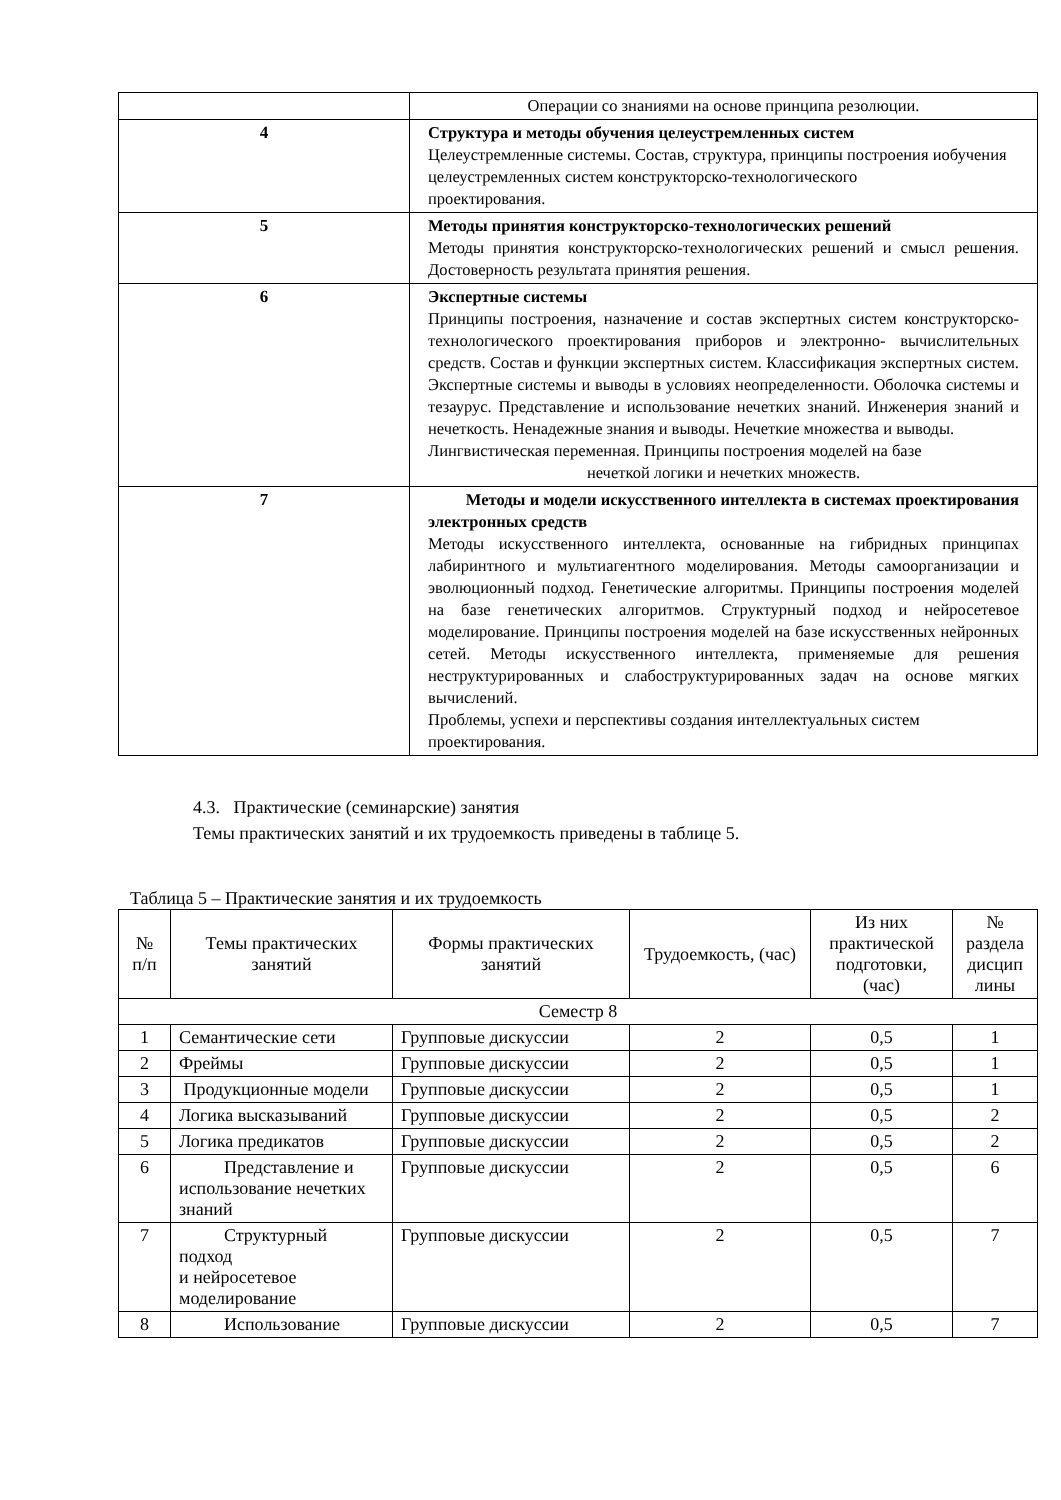| | Операции со знаниями на основе принципа резолюции. |
| 4 | Структура и методы обучения целеустремленных систем Целеустремленные системы. Состав, структура, принципы построения иобучения целеустремленных систем конструкторско-технологического проектирования. |
| 5 | Методы принятия конструкторско-технологических решений Методы принятия конструкторско-технологических решений и смысл решения. Достоверность результата принятия решения. |
| 6 | Экспертные системы Принципы построения, назначение и состав экспертных систем конструкторско-технологического проектирования приборов и электронно- вычислительных средств. Состав и функции экспертных систем. Классификация экспертных систем. Экспертные системы и выводы в условиях неопределенности. Оболочка системы и тезаурус. Представление и использование нечетких знаний. Инженерия знаний и нечеткость. Ненадежные знания и выводы. Нечеткие множества и выводы. Лингвистическая переменная. Принципы построения моделей на базе нечеткой логики и нечетких множеств. |
| 7 | Методы и модели искусственного интеллекта в системах проектирования электронных средств Методы искусственного интеллекта, основанные на гибридных принципах лабиринтного и мультиагентного моделирования. Методы самоорганизации и эволюционный подход. Генетические алгоритмы. Принципы построения моделей на базе генетических алгоритмов. Структурный подход и нейросетевое моделирование. Принципы построения моделей на базе искусственных нейронных сетей. Методы искусственного интеллекта, применяемые для решения неструктурированных и слабоструктурированных задач на основе мягких вычислений. Проблемы, успехи и перспективы создания интеллектуальных систем проектирования. |
4.3. Практические (семинарские) занятия
Темы практических занятий и их трудоемкость приведены в таблице 5.
Таблица 5 – Практические занятия и их трудоемкость
| № п/п | Темы практических занятий | Формы практических занятий | Трудоемкость, (час) | Из них практической подготовки, (час) | № раздела дисцип лины |
| --- | --- | --- | --- | --- | --- |
| Семестр 8 | | | | | |
| 1 | Семантические сети | Групповые дискуссии | 2 | 0,5 | 1 |
| 2 | Фреймы | Групповые дискуссии | 2 | 0,5 | 1 |
| 3 | Продукционные модели | Групповые дискуссии | 2 | 0,5 | 1 |
| 4 | Логика высказываний | Групповые дискуссии | 2 | 0,5 | 2 |
| 5 | Логика предикатов | Групповые дискуссии | 2 | 0,5 | 2 |
| 6 | Представление и использование нечетких знаний | Групповые дискуссии | 2 | 0,5 | 6 |
| 7 | Структурный подход и нейросетевое моделирование | Групповые дискуссии | 2 | 0,5 | 7 |
| 8 | Использование | Групповые дискуссии | 2 | 0,5 | 7 |